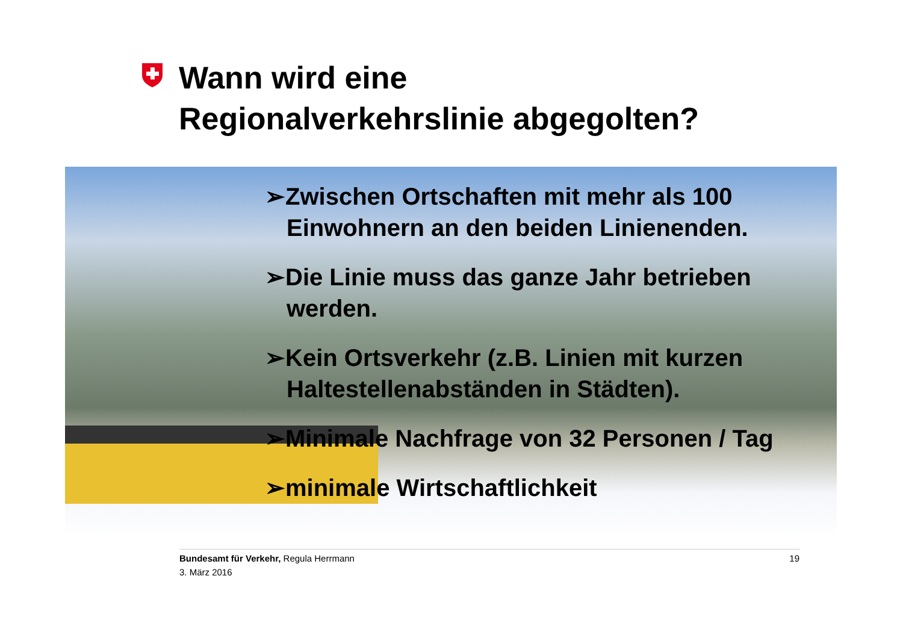Wann wird eine
Regionalverkehrslinie abgegolten?
➢Zwischen Ortschaften mit mehr als 100 Einwohnern an den beiden Linienenden.
➢Die Linie muss das ganze Jahr betrieben werden.
➢Kein Ortsverkehr (z.B. Linien mit kurzen Haltestellenabständen in Städten).
➢Minimale Nachfrage von 32 Personen / Tag
➢minimale Wirtschaftlichkeit
19 Bundesamt für Verkehr, Regula Herrmann
3. März 2016